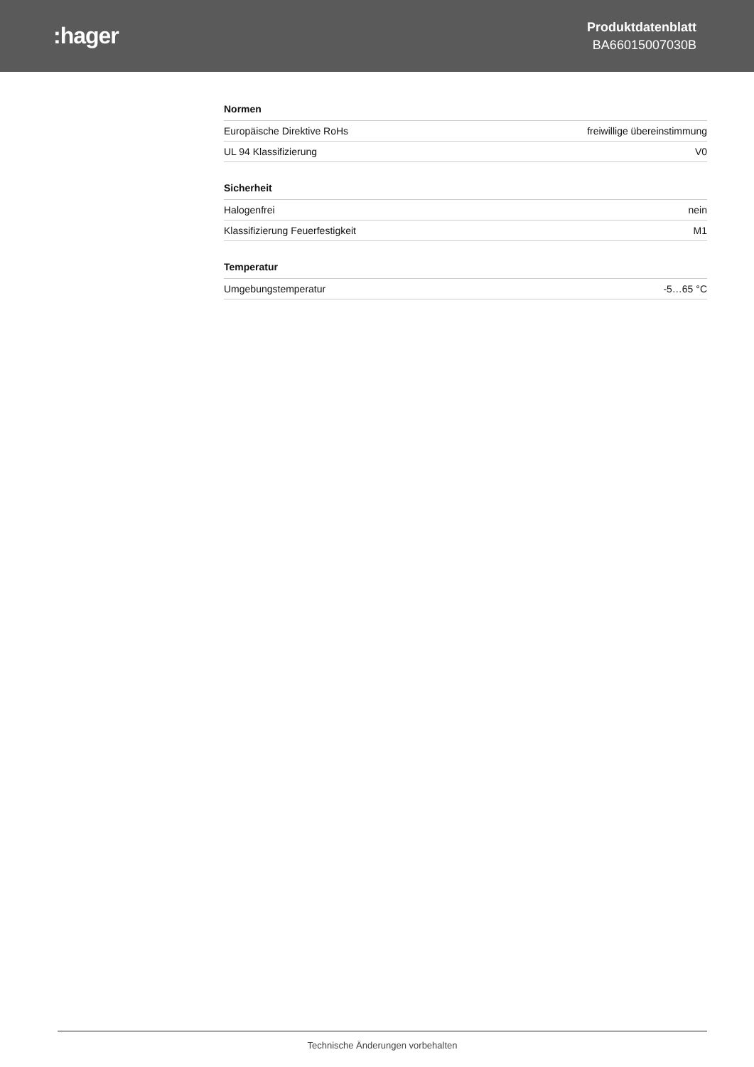:hager
Produktdatenblatt
BA66015007030B
Normen
| Europäische Direktive RoHs | freiwillige übereinstimmung |
| UL 94 Klassifizierung | V0 |
Sicherheit
| Halogenfrei | nein |
| Klassifizierung Feuerfestigkeit | M1 |
Temperatur
| Umgebungstemperatur | -5…65 °C |
Technische Änderungen vorbehalten